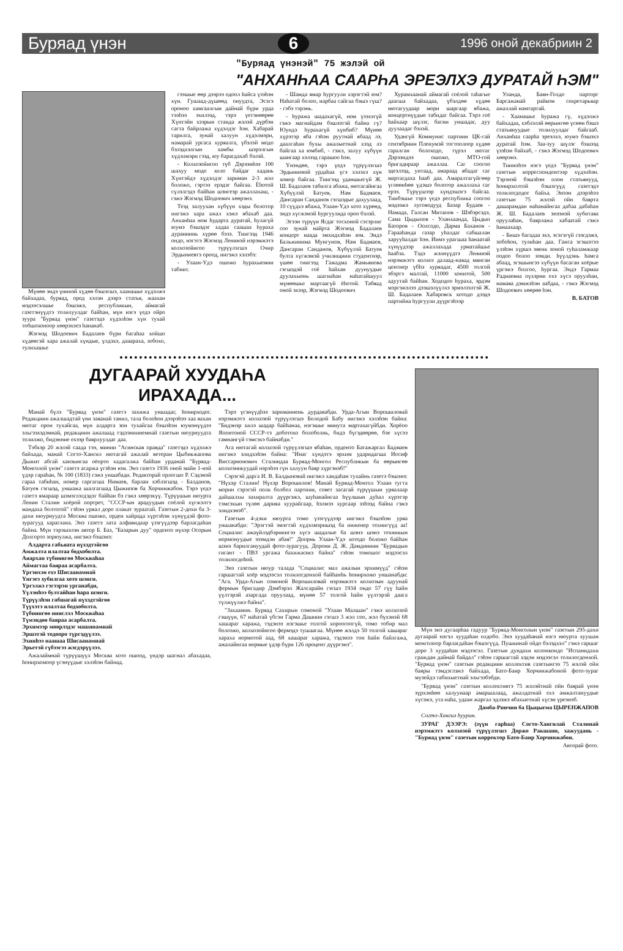Буряад үнэн 6 1996 оной декабриин 2
"Буряад үнэнэй" 75 жэлэй ой
"АНХАНҺАА СААРҺА ЭРЕЭЛХЭ ДУРАТАЙ ҺЭМ"
Мүнөө эндэ үнинэй хүдөө бэшэгшэ, хаанашье хүдэлжэ байхадаа, буряад, ород хэлэн дээрэ статья, жаахан мэдээсэлшье бэшэжэ, республикын, аймагай газетэнүүдтэ толилуулдаг байһан, мүн нэгэ үедэ ойро зуура "Буряад үнэн" газетэдэ хүдэлһэн хүн тухай тобшохоноор хөөрэхэеэ һананаб.
Жэгмэд Шодоевич Бадалаев бүри багаһаа хойшо хүдөөгэй хара ажалай хүндые, үлдэхэ, дааараха, зобохо, тулихашье
гээшые өөр дээрээ одоол һайса үзэһэн хүн. Гушаад-дүшөөд онуудта, Эсэгэ ороноо хамгаалгын дайнай бүри урда тээһээ эхилээд, тэрэ үетэнөөрөө Хүнтэйн хээрын станда жэлэй дүрбэн сагта байрлажа хүдэлдэг һэн. Хабарай тарилга, зунай халуун хүдэлмэри, намарай ургаса хуряалга, үбэлэй модо бэлэдхэлгын хамбы шэрэлгын хүдэлмэри гээд, юу барагдахаб бэлэй.
- Колхозойнгоо түб Дэрээнһээ 100 шахуу модо холо байдаг хадань Хүнтэйдэ хүдэлдэг зариман 2-3 жэл боложо, гэртээ ерэдэг байгаа. Ёһотой сүлэлгэдэ байһан шэнгеэр ажаллахаш, - гэжэ Жэгмэд Шодоевич хөөрэнэ.
Теэд залуухан хүбүүн хэды болотор иигэжэ хара ажал хэжэ ябахаб даа. Анханһаа ном һударта дуратай, һулагүй юумэ бэшэдэг хадаа саашаа һураха дураниинь хүрөө бэзэ. Тиигээд 1946 ондо, нэгэтэ Жэгмэд Ленинэй нэрэмжэтэ колхозойнгоо түрүүлэгшэ Очир Эрдыниевтэ ороод, иигэжэ хэлэбэ:
- Улаан-Үдэ ошожо һурахыемни табиит.
- Шамда ямар һургуули хэрэгтэй юм? Наһатай болоо, нарбаа сайгаа бэшэ гүш? - гэбэ тэрэнь.
- һуража шадахагүй, ном үзэхэгүй гэжэ магнайдам бэшээтэй байна гү? Юундэ һурахагүй хүнбиб? Мүнөө хүрэтэр яба гэһэн руутнай ябаад лэ, даалгаһан бухы ажалыетнай хээд лэ байгаа ха юмбиб, - гэжэ, залуу хүбүүн шангаар хэлээд гарашоо һэн.
Үнэндөө, тэрэ үедэ түрүүлэгшэ Эрдыниевэй урдаһаа үгэ хэлэхэ хүн хомор байгаа. Тиигээд уданшьегүй Ж. Ш. Бадалаев табилга абажа, нютагайнгаа Хүбүүлэй Батуев, Нам Бадмаев, Дансаран Санданов гэгшэдые дахуулаад, 10 сүүдхэ ябажа, Улаан-Үдэ хото хүрөөд, эндэ хүгжэмэй һургуулида ороо бэлэй.
Эгээн түрүүн Ягдаг тосхоной сэсэрлиг соо зунай найрта Жэгмэд Бадалаев концерт наада эмхидхэһэн юм. Эндэ Бальжинима Мунгунов, Нам Бадмаев, Дансаран Санданов, Хүбүүлэй Батуев булта хүгжэмэй училищиин студентнэр, үшөө тиигээд Гажадма Жамьянова гэгшэдэй гоё һайхан дуунуудые дуулахыень шагнаһан наһатайшуул мүнөөшье мартаагүй ёһотой. Табяад оной эхээр, Жэгмэд Шодоевич
Хурамхаанай аймагай соёлой таһагые даагша байхадаа, үбэлдөө хүдөө нютагуудаар мори шаргаар ябажа, концертнүүдые табидаг байгаа. Тэрэ гоё һайхаар шүлэг, басни уншадаг, дуу дуулаадаг бэлэй.
Удангүй Коммунис партиин ЦК-гай сентябриин Пленумэй тогтоолоор хүдөө гаралган болоходо, түрэл нютаг Дэрээндээ ошожо, МТО-гой бригадираар ажаллаа. Саг соогоо эдеэлээд, унтаад, амараад ябадаг саг мартагдаха һааб даа. Амаралтагүйгөөр үглөөнһөө үдэшэ болотор ажаллаха саг ерээ. Түрүүшээр хүндэшэгэ байгаа. Тиибэшье тэрэ үедэ республика соогоо мэдээжэ луговодууд Базар Будаев - Намада, Галсан Митапов - Шэбэрсэдэ, Сама Цыдыпов - Уланхаанда, Цыдып Баторов - Оолсодо, Дарма Баханов - Гарааһанда газар уһалдаг сабшалан харууһалдаг һэн. Иимэ урагшаа һанаатай хүнүүдээр ажаллахада урматайшье һаабза. Тэдэ жэлнүүдтэ Ленинэй нэрэмжэтэ колхоз далаад-наяад мянган центнер үбһэ хуряадаг, 4500 толгой эбэртэ малтай, 11000 хонитой, 500 адуутай байһан. Хододоо һураха, эрдэм мэргэжэлээ дээшэлүүлхэ эрмэлзэлтэй Ж. Ш. Бадалаев Хабаровск хотодо дээдэ партийна һургуули дүүргэһээр
Уланда, Баян-Голдо парторг Баргажанай райком секретарьяар ажаллай намтартай.
- Хаанашье һуража гү, хүдэлжэ байхадаа, хэблэлэй өөрынгөө үсөөн бэшэ статьянуудые толилуулдаг байгааб. Анханһаа саарһа эреэлхэ, юумэ бэшэхэ дуратай һэм. Заа-зуу шүлэг бэшээд үзэһэн байхаб, - гэжэ Жэгмэд Шодоевич хөөрэнэ.
Тиимэһээ нэгэ үедэ "Буряад үнэн" газетын корреспондентээр хүдэлһэн. Тэрэнэй бэшэһэн олон статьянууд, һонирхолтой бэшэгүүд газетэдэ толилогдодог байха. Энээн дээрэһээ газетын 75 жэлэй ойн баярта дашарамдан наһанайнгаа дабаа дабаһан Ж. Ш. Бадалаев энээнэй хубитаяа оруулаһан, баярлажа хабаатай гэжэ һанаахаар.
- Бишэ багадаа эхэ, эсэгэгүй гээгдэжэ, зобоһон, тулиһан даа. Ганса эгэшэтээ үлэһэн хүршэ эвенк зоной туһаламжаар оодоо болоо зомди. һүүлдэнь һамга абаад, эгэшынгээ хүбүүн басаган хоёрые үргэжэ болгоо, һургаа. Эндэ Гармаа Раднаевна пүхэрни ехэ хүсэ оруулһан, намаяа дэмжэһэн аабдаа, - гэжэ Жэгмэд Шодоевич хөөрөө һэн.
В. БАТОВ
ДУГААРАЙ ХУУДАҺА
ИРАХАДА...
Манай бүлэ "Буряад үнэн" газетэ захижа уншадаг, һонирходог. Редакциин ажалшадтай үни заяанай танил, тала болоһон дээрэһээ хаа яахан нютаг орон тухайгаа, мүн алдарта зон тухайгаа бэшэһэн юумэнүүдээ эльгээхэдэмнай, редакциин ажалшад тэдээниинемнай газетын нюурнуудта толилжо, бидэнние ехээр баярлуулдаг даа.
Тэбхэр 20 жэлэй саада тээ, минии "Агинская правда" газетэдэ хүдэлжэ байхада, манай Согто-Хангил нютагай ажалай ветеран Цыбикжапова Дыжит абгай ханзынгаа оёорто хадагалжа байһан урданай "Буряад-Монголой үнэн" газетэ асаржа үгэһэн юм. Энэ газетэ 1936 оной майн 1-нэй үдэр гараһан, № 100 (1833) гэжэ уншабади. Редакторай орлогшо Р. Сэдэнэй гараа табиһан, номер гаргагша Нимаев, барлан хэблэгшэд - Балданов, Батуев гэгшэд, уншажа шалгагшад Цыжипов ба Хорчинжабон. Тэрэ үедэ газетэ ямараар шэмэглэгдэдэг байһан бэ гэжэ хөөрэхүү. Түрүүшын нюурта Ленин Сталин хоёрой портрет, "СССР-ын арадуудын соёлой хүгжэлтэ мандаха болтогой" гэһэн уряал доро плакат зураатай. Газетын 2-дохи ба 3-дахи нюурнуудта Москва ошожо, орден хайрада хүртэһэн хүнүүдэй фото-зурагууд хараглана. Энэ газетэ лата алфавидаар үзэгүүдээр барлагдаһан байна. Мүн тэрэшэлэн автор Б. Баз, "Базарын дуу" орденто нүхэр Осорын Долгорто зорюулжа, иигэжэ бэшэнэ:
Алдарта габьяата нүхэдтэйгөө
Амжалта илалтаа бодхоболта.
Аяархан түбиингөө Москваһаа
Аймагтаа баяраа асарбалта.
Үргэнхэн ехэ Шисаанамнай
Үнгэеэ хубилгаа хото шэнги.
Үргэлжэ гэгээрэн урганабди,
Үүлэнһээ бултайһан һара шэнги.
Түрүүлһэн габшагай нүхэдтэйгөө
Түүхэтэ илалтаа бодхоболта.
Түбиингөө ниислэл Москваһаа
Түмэндөө баяраа асарбалта.
Эрхимээр мөөрлэдэг машинамнай
Эршэтэй тодооро түргэдүүлээ.
Эхинһээ наашаа Шисаанамнай
Эрьетэй гүбээгээ жэгдэрүүлээ.
Ажалаймнай түрүүшүүл Москва хото ошоод, үндэр шагнал абахадаа, һонирхомоор үгэнүүдые хэлэһэн байнад.
Тэрэ үгэнүүдһээ зариманиень дурдаяабди. Урда-Агын Ворошиловай нэрэмжэтэ колхозой түрүүлэгшэ Болодой Бабу иигэжэ хэлэһэн байна: "Бидэнэр хилэ шадар байһанаа, нэгэшье минута мартахагүйбди. Хорёоо Японтоной СССР-тэ доботохо болоболнь, бидэ бүгэдөөрөө, бэе хүсээ гамнангүй тэмсэхэ байнабди."
Ага нютагай колхозой түрүүлэгшэ ябаһан, орденто Батажаргал Бадмаев иигэжэ элидхэһэн байна: "Инаг хүндэтэ эрхим ударидагша Иосиф Виссарионович Сталиндаа Буряад-Монгол Республикын ба өөрынгөө колхозникуудай нэрэһээ гүн халуун баяр хүргэнэб!"
Сэрэгэй дарга И. В. Балдыновай иигэжэ хандаһан тухайнь газетэ бэшэнэ: "Нүхэр Сталин! Нүхэр Ворошилов! Манай Буряад-Монгол Улаан тугта морин сэрэгэй полк болбол партиин, совет засагай түрүүшын уряалаар дайшалхы захиралта дүүргэжэ, шуһанайнгаа һүүлшын дуһал хүрэтэр тэмсэхын түлөө дарияа хуурайгаар, һэлмээ хурсаар зэһээд байна гэжэ элидхэнэб".
Газетын 4-дэхи нюурта томо үзэгүүдээр иигэжэ бэшэһэн уряа уншанабди: "Эрэгтэй эмэгтэй хүдэлмэришэд ба инженер технигүүд аа! Социалис ажаүйлэдбэриингээ хүсэ шадалые ба шэнэ шэнэ техникын нормонуудые эзэмдэн абая!" Доорнь Улаан-Үдэ хотодо боложо байһан шэнэ барилгануудай фото-зурагууд. Дорони Д. Ж. Дамдиниин "Буряадын гигант - ПВЗ ургажа бахижжэжэ байна" гэһэн томошог мэдээсэл толилогдоһой.
Энэ газетын нюур талада "Социалис мал ажалын эрхимүүд" гэһэн гаршагтай хоёр мэдээсэл толилогдонхой байһанһь һонирхожо уншанабди: "Ага. Урда-Агын сомоной Ворошиловай нэрэмжэтэ колхозын адуунай фермын бригадир Дэмбэрэл Жалсарайн гэгшэ 1934 ондо 57 гүү һайн үүлтэрэй азаргада оруулаад, мүнөө 57 толгой һайн үүлтэрэй даага түлжүүлжэ байна".
"Захаамин. Буряад Сахирын сомоной "Улаан Малшан" гэжэ колхозой гэшүүн, 67 наһатай үбгэн Гарма Дашиин гэгшэ 3 жэл соо, жэл бүхэнэй 68 хашараг хаража, тэдэнээ нэгэшье толгой хороогоогүй, томо тобир мал болгожо, колхозойнгоо фермэдэ тушаагаа. Мүнөө жэлдэ 50 толгой хашараг хараха нормотой аад, 68 хашараг хаража, тэдэнээ тон һайн байлгажа, ажалайнгаа нормые үдэр бүри 126 процент дүүргэнэ".
Мүн энэ дугаарһаа гадуур "Буряад-Монголын үнэн" газетын 295-дахи дугаарай нэгэл хуудаһан олдобо. Энэ хуудаһанай нэгэ нюурта хуушан монголоор барлагдаһан бэшэгүүд. Пушкинай ойдо бэлэдхэл" гэжэ гаршаг доро 3 хуудаһан мэдээсэл. Газетын дундахи колонкондо "Испанидахи граждан дайнай байдал" гэһэн гаршагтай хэдэн мэдээсэл толилогдонхой. "Буряад үнэн" газетын редакциин коллектив газетынгээ 75 жэлэй ойн баяры тэмдэглэжэ байхада, Бато-Баир Хорчинжабоной фото-зураг музейдэ табихыетнай эльгээбэбди.
"Буряад үнэн" газетын коллективтэ 75 жэлэйтнай ойн баярай үнэн зүрхэнһөө халуунаар амаршалаад, ажалдатнай ехэ амжалтануудые хүсэжэ, ута наһа, удаан жаргал эдлэжэ ябахыетнай хүсэн үреэнэб.
Дамба-Ринчин ба Цыцыгма ЦЫРЕНЖАПОВ
Согто-Хангил һуурин.
ЗУРАГ ДЭЭРЭ: (зүүн гарһаа) Согто-Хангилай Сталинай нэрэмжэтэ колхозой түрүүлэгшэ Доржо Ракшаин, хажуудань - "Буряад үнэн" газетын корректор Бато-Баир Хорчинжабон.
Авторай фото.